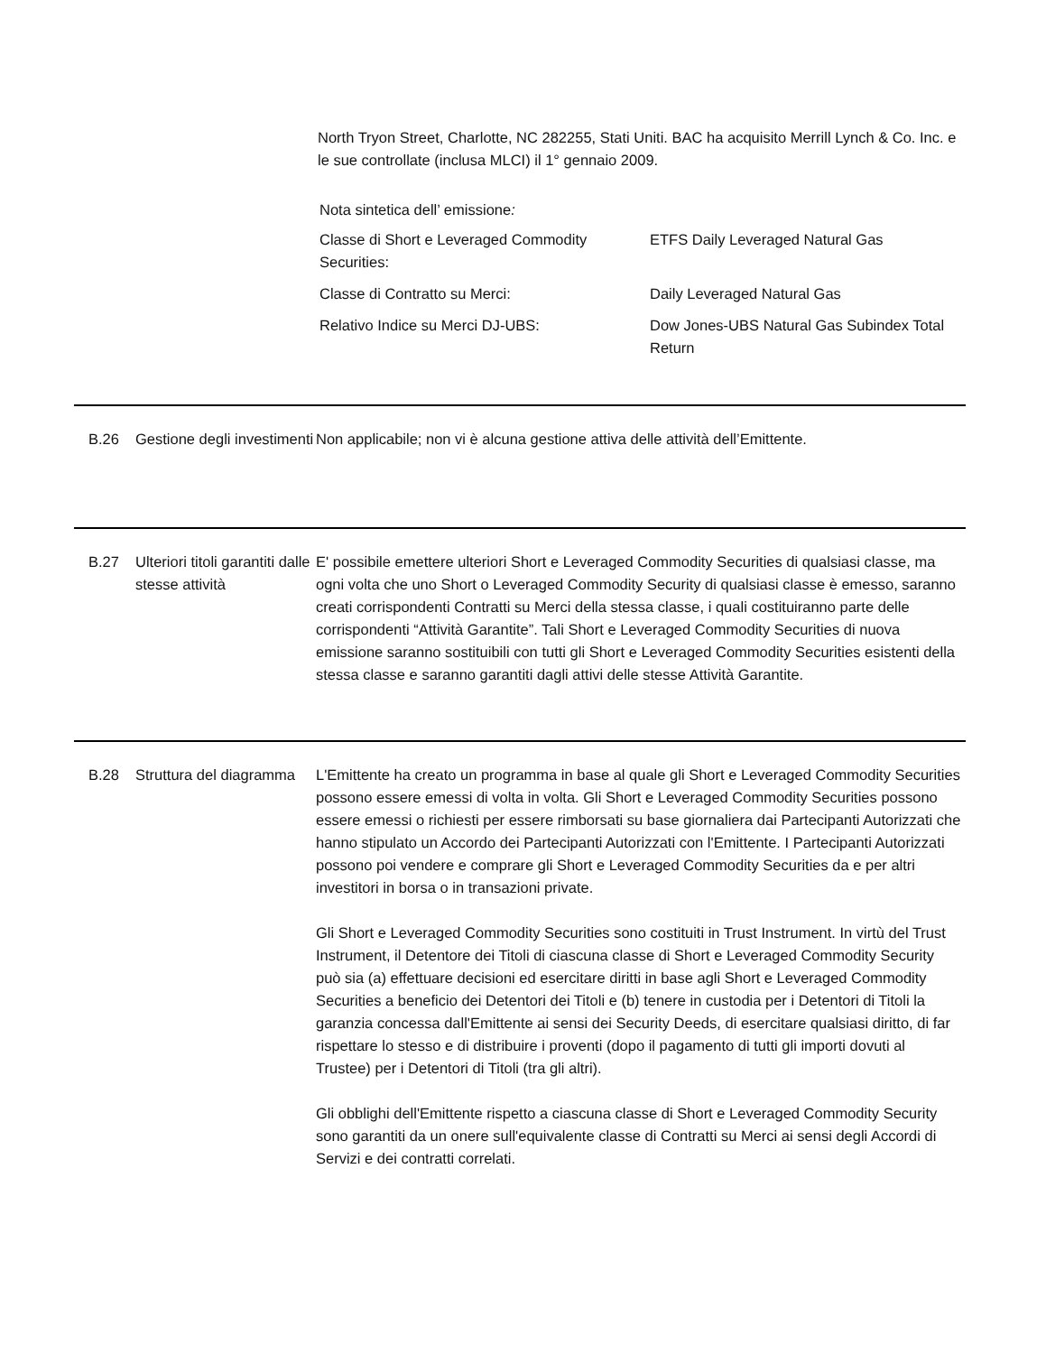North Tryon Street, Charlotte, NC 282255, Stati Uniti. BAC ha acquisito Merrill Lynch & Co. Inc. e le sue controllate (inclusa MLCI) il 1° gennaio 2009.
Nota sintetica dell’ emissione:
| Classe di Short e Leveraged Commodity Securities: | ETFS Daily Leveraged Natural Gas |
| Classe di Contratto su Merci: | Daily Leveraged Natural Gas |
| Relativo Indice su Merci DJ-UBS: | Dow Jones-UBS Natural Gas Subindex Total Return |
B.26 Gestione degli investimenti
Non applicabile; non vi è alcuna gestione attiva delle attività dell’Emittente.
B.27 Ulteriori titoli garantiti dalle stesse attività
E' possibile emettere ulteriori Short e Leveraged Commodity Securities di qualsiasi classe, ma ogni volta che uno Short o Leveraged Commodity Security di qualsiasi classe è emesso, saranno creati corrispondenti Contratti su Merci della stessa classe, i quali costituiranno parte delle corrispondenti “Attività Garantite”. Tali Short e Leveraged Commodity Securities di nuova emissione saranno sostituibili con tutti gli Short e Leveraged Commodity Securities esistenti della stessa classe e saranno garantiti dagli attivi delle stesse Attività Garantite.
B.28 Struttura del diagramma
L'Emittente ha creato un programma in base al quale gli Short e Leveraged Commodity Securities possono essere emessi di volta in volta. Gli Short e Leveraged Commodity Securities possono essere emessi o richiesti per essere rimborsati su base giornaliera dai Partecipanti Autorizzati che hanno stipulato un Accordo dei Partecipanti Autorizzati con l'Emittente. I Partecipanti Autorizzati possono poi vendere e comprare gli Short e Leveraged Commodity Securities da e per altri investitori in borsa o in transazioni private.
Gli Short e Leveraged Commodity Securities sono costituiti in Trust Instrument. In virtù del Trust Instrument, il Detentore dei Titoli di ciascuna classe di Short e Leveraged Commodity Security può sia (a) effettuare decisioni ed esercitare diritti in base agli Short e Leveraged Commodity Securities a beneficio dei Detentori dei Titoli e (b) tenere in custodia per i Detentori di Titoli la garanzia concessa dall'Emittente ai sensi dei Security Deeds, di esercitare qualsiasi diritto, di far rispettare lo stesso e di distribuire i proventi (dopo il pagamento di tutti gli importi dovuti al Trustee) per i Detentori di Titoli (tra gli altri).
Gli obblighi dell'Emittente rispetto a ciascuna classe di Short e Leveraged Commodity Security sono garantiti da un onere sull'equivalente classe di Contratti su Merci ai sensi degli Accordi di Servizi e dei contratti correlati.